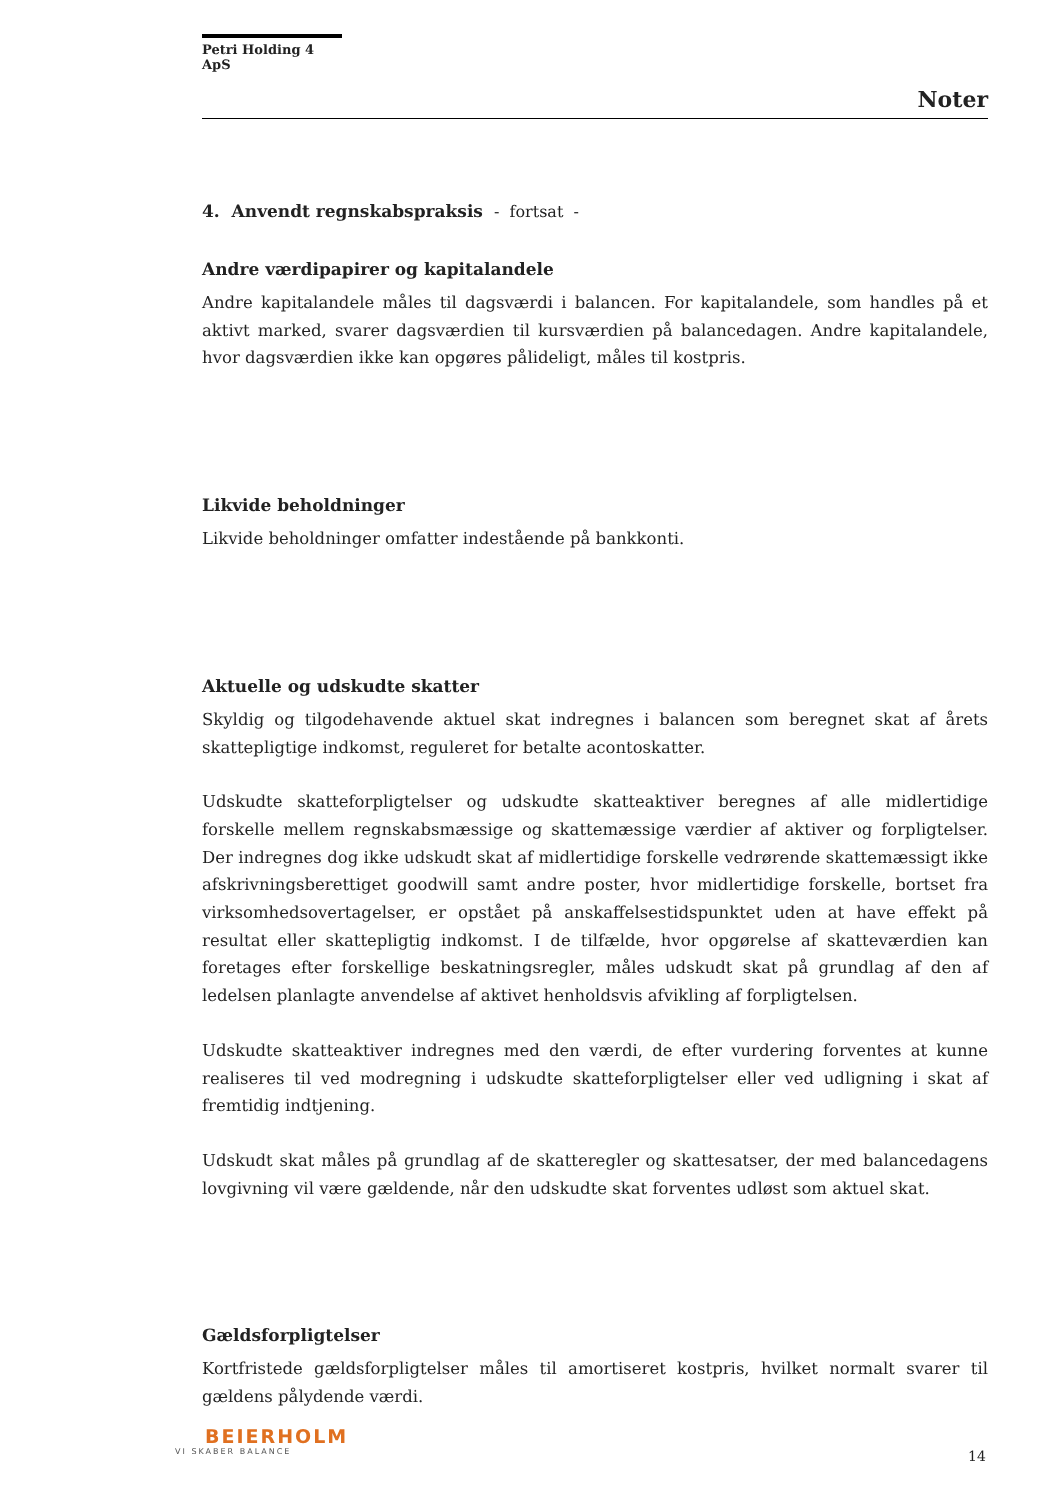Petri Holding 4 ApS
Noter
4. Anvendt regnskabspraksis - fortsat -
Andre værdipapirer og kapitalandele
Andre kapitalandele måles til dagsværdi i balancen. For kapitalandele, som handles på et aktivt marked, svarer dagsværdien til kursværdien på balancedagen. Andre kapitalandele, hvor dagsværdien ikke kan opgøres pålideligt, måles til kostpris.
Likvide beholdninger
Likvide beholdninger omfatter indestående på bankkonti.
Aktuelle og udskudte skatter
Skyldig og tilgodehavende aktuel skat indregnes i balancen som beregnet skat af årets skattepligtige indkomst, reguleret for betalte acontoskatter.
Udskudte skatteforpligtelser og udskudte skatteaktiver beregnes af alle midlertidige forskelle mellem regnskabsmæssige og skattemæssige værdier af aktiver og forpligtelser. Der indregnes dog ikke udskudt skat af midlertidige forskelle vedrørende skattemæssigt ikke afskrivningsberettiget goodwill samt andre poster, hvor midlertidige forskelle, bortset fra virksomhedsovertagelser, er opstået på anskaffelsestidspunktet uden at have effekt på resultat eller skattepligtig indkomst. I de tilfælde, hvor opgørelse af skatteværdien kan foretages efter forskellige beskatningsregler, måles udskudt skat på grundlag af den af ledelsen planlagte anvendelse af aktivet henholdsvis afvikling af forpligtelsen.
Udskudte skatteaktiver indregnes med den værdi, de efter vurdering forventes at kunne realiseres til ved modregning i udskudte skatteforpligtelser eller ved udligning i skat af fremtidig indtjening.
Udskudt skat måles på grundlag af de skatteregler og skattesatser, der med balancedagens lovgivning vil være gældende, når den udskudte skat forventes udløst som aktuel skat.
Gældsforpligtelser
Kortfristede gældsforpligtelser måles til amortiseret kostpris, hvilket normalt svarer til gældens pålydende værdi.
BEIERHOLM
VI SKABER BALANCE
14